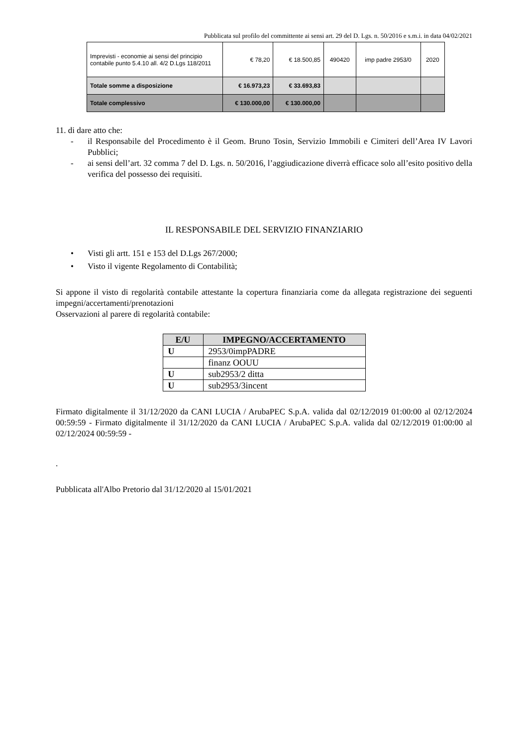Pubblicata sul profilo del committente ai sensi art. 29 del D. Lgs. n. 50/2016 e s.m.i. in data 04/02/2021
| Imprevisti - economie ai sensi del principio contabile punto 5.4.10 all. 4/2 D.Lgs 118/2011 | € 78,20 | € 18.500,85 | 490420 | imp padre 2953/0 | 2020 |
| Totale somme a disposizione | € 16.973,23 | € 33.693,83 | | | |
| Totale complessivo | € 130.000,00 | € 130.000,00 | | | |
11. di dare atto che:
- il Responsabile del Procedimento è il Geom. Bruno Tosin, Servizio Immobili e Cimiteri dell’Area IV Lavori Pubblici;
- ai sensi dell’art. 32 comma 7 del D. Lgs. n. 50/2016, l’aggiudicazione diverrà efficace solo all’esito positivo della verifica del possesso dei requisiti.
IL RESPONSABILE DEL SERVIZIO FINANZIARIO
• Visti gli artt. 151 e 153 del D.Lgs 267/2000;
• Visto il vigente Regolamento di Contabilità;
Si appone il visto di regolarità contabile attestante la copertura finanziaria come da allegata registrazione dei seguenti impegni/accertamenti/prenotazioni
Osservazioni al parere di regolarità contabile:
| E/U | IMPEGNO/ACCERTAMENTO |
| --- | --- |
| U | 2953/0impPADRE |
| | finanz OOUU |
| U | sub2953/2 ditta |
| U | sub2953/3incent |
Firmato digitalmente il 31/12/2020 da CANI LUCIA / ArubaPEC S.p.A. valida dal 02/12/2019 01:00:00 al 02/12/2024 00:59:59 - Firmato digitalmente il 31/12/2020 da CANI LUCIA / ArubaPEC S.p.A. valida dal 02/12/2019 01:00:00 al 02/12/2024 00:59:59 -
.
Pubblicata all'Albo Pretorio dal 31/12/2020 al 15/01/2021